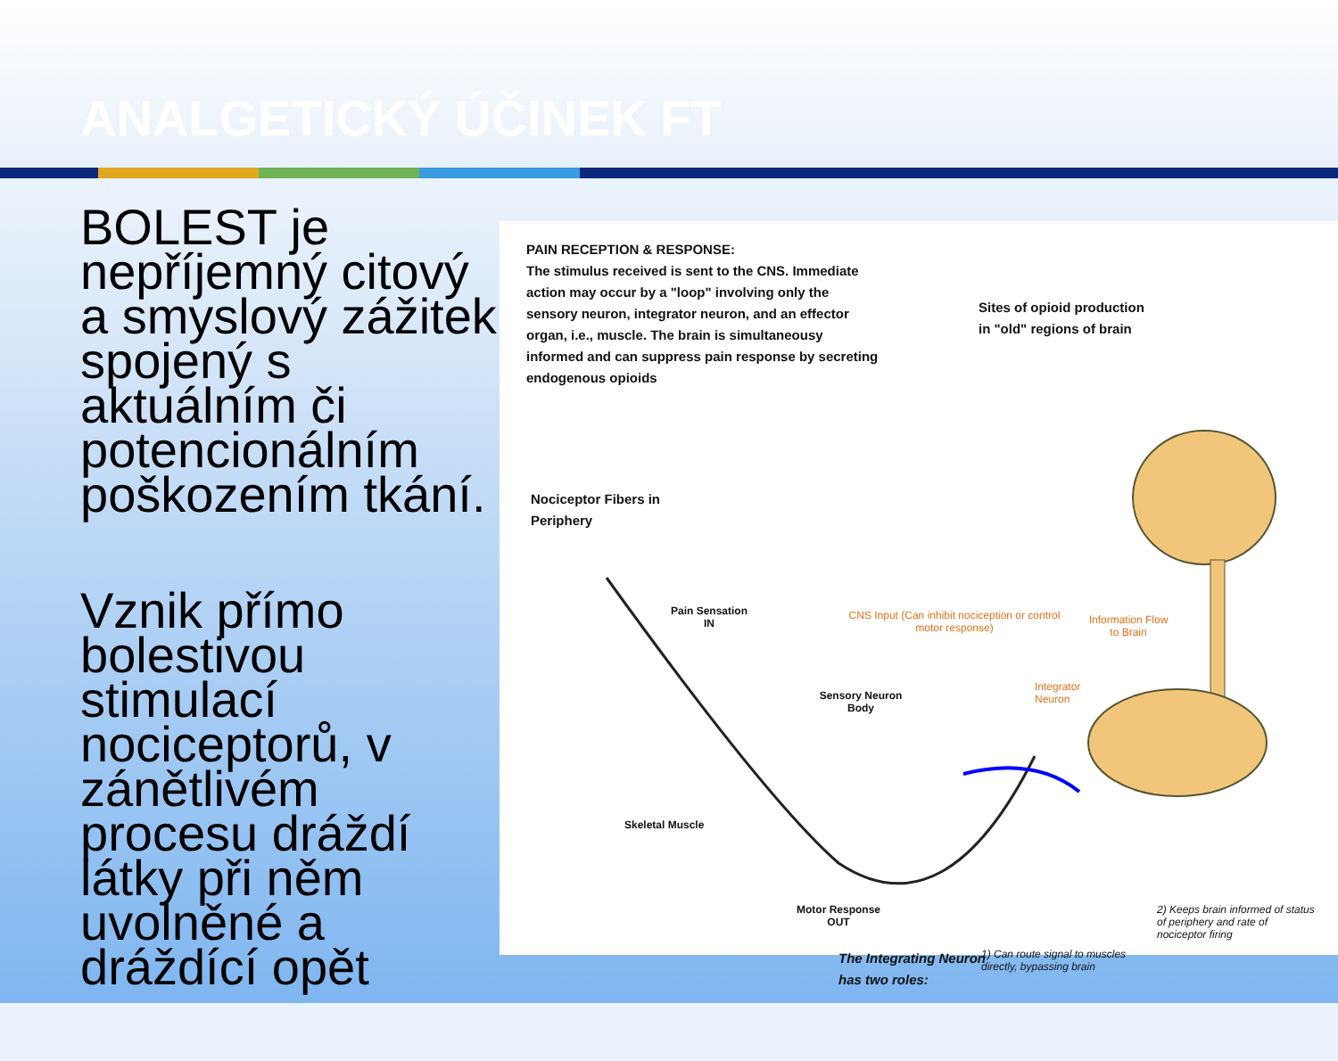ANALGETICKÝ ÚČINEK FT
BOLEST je nepříjemný citový a smyslový zážitek spojený s aktuálním či potencionálním poškozením tkání.
Vznik přímo bolestivou stimulací nociceptorů, v zánětlivém procesu dráždí látky při něm uvolněné a dráždící opět
PAIN RECEPTION & RESPONSE:
The stimulus received is sent to the CNS. Immediate action may occur by a "loop" involving only the sensory neuron, integrator neuron, and an effector organ, i.e., muscle. The brain is simultaneousy informed and can suppress pain response by secreting endogenous opioids
Sites of opioid production in "old" regions of brain
Nociceptor Fibers in Periphery
Pain Sensation IN
CNS Input (Can inhibit nociception or control motor response)
Information Flow to Brain
Integrator Neuron
Sensory Neuron Body
Skeletal Muscle
Motor Response OUT
The Integrating Neuron has two roles:
1) Can route signal to muscles directly, bypassing brain
2) Keeps brain informed of status of periphery and rate of nociceptor firing